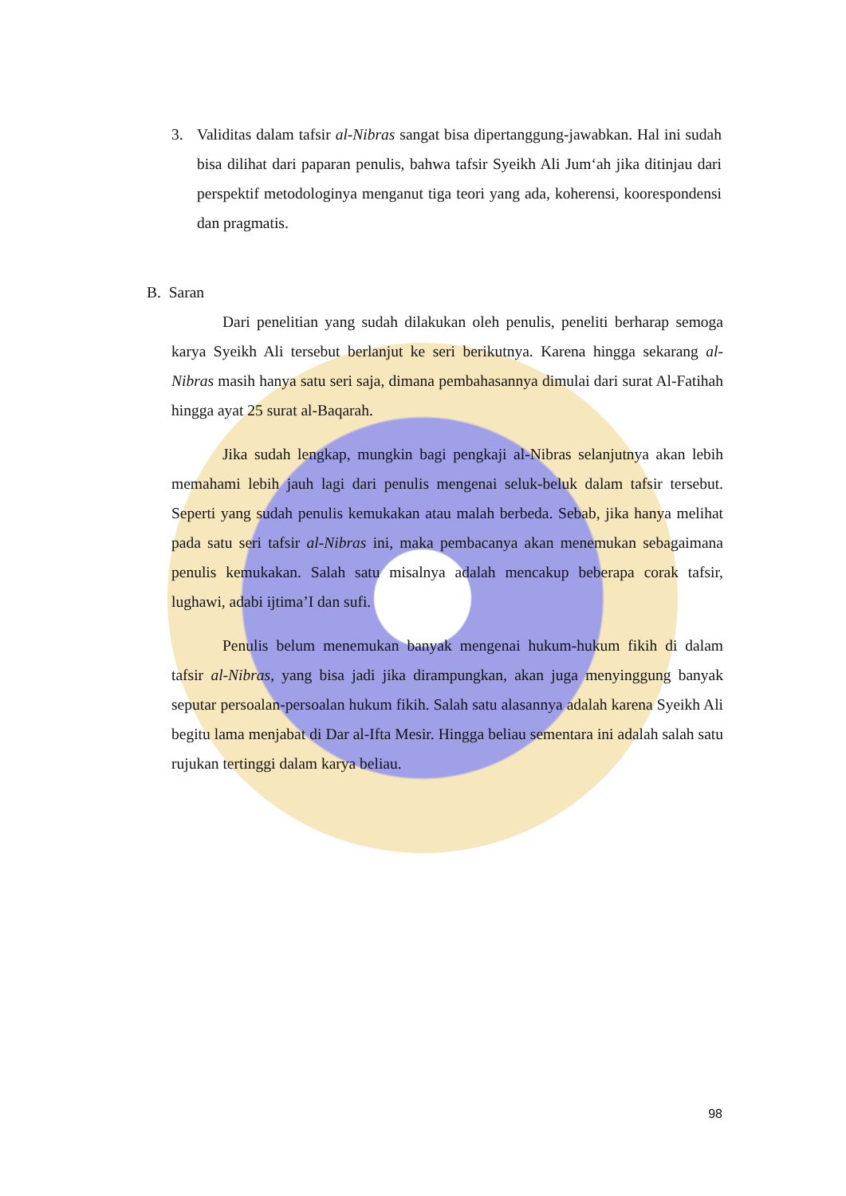3. Validitas dalam tafsir al-Nibras sangat bisa dipertanggung-jawabkan. Hal ini sudah bisa dilihat dari paparan penulis, bahwa tafsir Syeikh Ali Jum‘ah jika ditinjau dari perspektif metodologinya menganut tiga teori yang ada, koherensi, koorespondensi dan pragmatis.
B. Saran
Dari penelitian yang sudah dilakukan oleh penulis, peneliti berharap semoga karya Syeikh Ali tersebut berlanjut ke seri berikutnya. Karena hingga sekarang al-Nibras masih hanya satu seri saja, dimana pembahasannya dimulai dari surat Al-Fatihah hingga ayat 25 surat al-Baqarah.
Jika sudah lengkap, mungkin bagi pengkaji al-Nibras selanjutnya akan lebih memahami lebih jauh lagi dari penulis mengenai seluk-beluk dalam tafsir tersebut. Seperti yang sudah penulis kemukakan atau malah berbeda. Sebab, jika hanya melihat pada satu seri tafsir al-Nibras ini, maka pembacanya akan menemukan sebagaimana penulis kemukakan. Salah satu misalnya adalah mencakup beberapa corak tafsir, lughawi, adabi ijtima’I dan sufi.
Penulis belum menemukan banyak mengenai hukum-hukum fikih di dalam tafsir al-Nibras, yang bisa jadi jika dirampungkan, akan juga menyinggung banyak seputar persoalan-persoalan hukum fikih. Salah satu alasannya adalah karena Syeikh Ali begitu lama menjabat di Dar al-Ifta Mesir. Hingga beliau sementara ini adalah salah satu rujukan tertinggi dalam karya beliau.
98